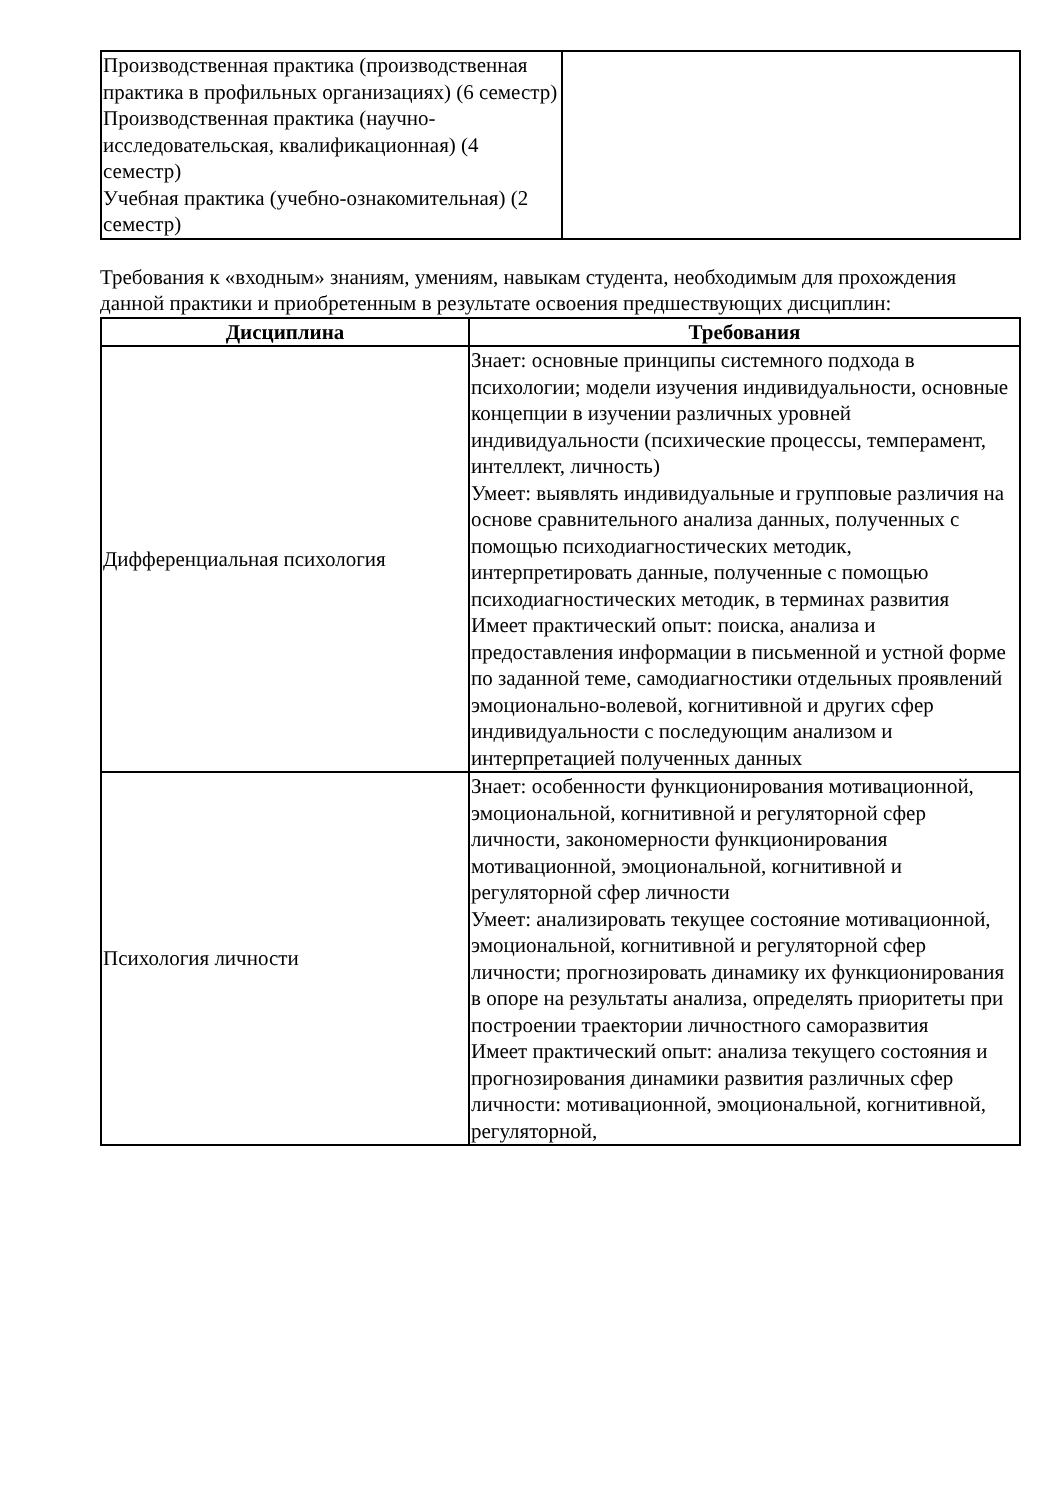| Производственная практика (производственная практика в профильных организациях) (6 семестр) Производственная практика (научно-исследовательская, квалификационная) (4 семестр) Учебная практика (учебно-ознакомительная) (2 семестр) | |
Требования к «входным» знаниям, умениям, навыкам студента, необходимым для прохождения данной практики и приобретенным в результате освоения предшествующих дисциплин:
| Дисциплина | Требования |
| --- | --- |
| Дифференциальная психология | Знает: основные принципы системного подхода в психологии; модели изучения индивидуальности, основные концепции в изучении различных уровней индивидуальности (психические процессы, темперамент, интеллект, личность) Умеет: выявлять индивидуальные и групповые различия на основе сравнительного анализа данных, полученных с помощью психодиагностических методик, интерпретировать данные, полученные с помощью психодиагностических методик, в терминах развития Имеет практический опыт: поиска, анализа и предоставления информации в письменной и устной форме по заданной теме, самодиагностики отдельных проявлений эмоционально-волевой, когнитивной и других сфер индивидуальности с последующим анализом и интерпретацией полученных данных |
| Психология личности | Знает: особенности функционирования мотивационной, эмоциональной, когнитивной и регуляторной сфер личности, закономерности функционирования мотивационной, эмоциональной, когнитивной и регуляторной сфер личности Умеет: анализировать текущее состояние мотивационной, эмоциональной, когнитивной и регуляторной сфер личности; прогнозировать динамику их функционирования в опоре на результаты анализа, определять приоритеты при построении траектории личностного саморазвития Имеет практический опыт: анализа текущего состояния и прогнозирования динамики развития различных сфер личности: мотивационной, эмоциональной, когнитивной, регуляторной, |